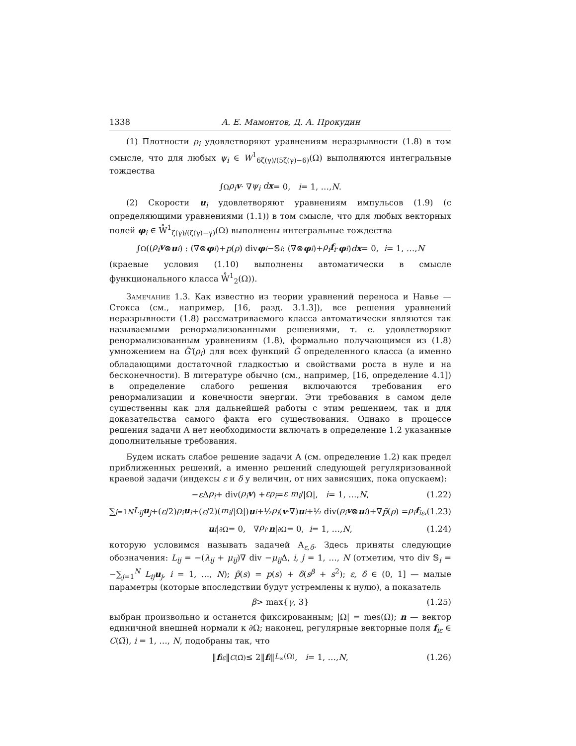1338 А. Е. Мамонтов, Д. А. Прокудин
(1) Плотности ρ<sub>i</sub> удовлетворяют уравнениям неразрывности (1.8) в том смысле, что для любых ψ<sub>i</sub> ∈ W<sup>1</sup><sub>6ζ(γ)/(5ζ(γ)−6)</sub>(Ω) выполняются интегральные тождества
∫<sub>Ω</sub> ρ<sub>i</sub>v · ∇ ψ<sub>i</sub> dx = 0, i = 1, …, N.
(2) Скорости u<sub>i</sub> удовлетворяют уравнениям импульсов (1.9) (с определяющими уравнениями (1.1)) в том смысле, что для любых векторных полей φ<sub>i</sub> ∈ W̊<sup>1</sup><sub>ζ(γ)/(ζ(γ)−γ)</sub>(Ω) выполнены интегральные тождества
∫<sub>Ω</sub>((ρ<sub>i</sub>v ⊗ u<sub>i</sub>) : (∇⊗ φ<sub>i</sub>)+ p (ρ) div φ<sub>i</sub> −𝕊<sub>i</sub> : (∇⊗ φ<sub>i</sub>)+ ρ<sub>i</sub>f<sub>i</sub> · φ<sub>i</sub>) dx = 0, i = 1, …, N
(краевые условия (1.10) выполнены автоматически в смысле функционального класса W̊<sup>1</sup><sub>2</sub>(Ω)).
Замечание 1.3. Как известно из теории уравнений переноса и Навье — Стокса (см., например, [16, разд. 3.1.3]), все решения уравнений неразрывности (1.8) рассматриваемого класса автоматически являются так называемыми ренормализованными решениями, т. е. удовлетворяют ренормализованным уравнениям (1.8), формально получающимся из (1.8) умножением на G̃′(ρ<sub>i</sub>) для всех функций G̃ определенного класса (а именно обладающими достаточной гладкостью и свойствами роста в нуле и на бесконечности). В литературе обычно (см., например, [16, определение 4.1]) в определение слабого решения включаются требования его ренормализации и конечности энергии. Эти требования в самом деле существенны как для дальнейшей работы с этим решением, так и для доказательства самого факта его существования. Однако в процессе решения задачи А нет необходимости включать в определение 1.2 указанные дополнительные требования.
Будем искать слабое решение задачи А (см. определение 1.2) как предел приближенных решений, а именно решений следующей регуляризованной краевой задачи (индексы ε и δ у величин, от них зависящих, пока опускаем):
− ε Δ ρ<sub>i</sub> + div(ρ<sub>i</sub>v) + ερ<sub>i</sub> = ε m<sub>i</sub> /|Ω|, i = 1, …, N, (1.22)
∑<sub>j=1</sub><sup>N</sup> L<sub>ij</sub>u<sub>j</sub> +(ε /2) ρ<sub>i</sub>u<sub>i</sub> +(ε /2)(m<sub>i</sub> /|Ω|) u<sub>i</sub> +½ ρ<sub>i</sub> (v ·∇) u<sub>i</sub> +½ div(ρ<sub>i</sub>v ⊗ u<sub>i</sub>)+∇ p̃ (ρ) = ρ<sub>i</sub>f<sub>iε</sub>, (1.23)
u<sub>i</sub> |<sub>∂Ω</sub> = 0, ∇ ρ<sub>i</sub> · n |<sub>∂Ω</sub> = 0, i = 1, …, N, (1.24)
которую условимся называть задачей А<sub>ε,δ</sub>. Здесь приняты следующие обозначения: L<sub>ij</sub> = −(λ<sub>ij</sub> + μ<sub>ij</sub>)∇ div −μ<sub>ij</sub> Δ, i, j = 1, …, N (отметим, что div 𝕊<sub>i</sub> = −∑<sub>j=1</sub><sup>N</sup> L<sub>ij</sub>u<sub>j</sub>, i = 1, …, N); p̃(s) = p(s) + δ(s<sup>β</sup> + s<sup>2</sup>); ε, δ ∈ (0, 1] — малые параметры (которые впоследствии будут устремлены к нулю), а показатель
β > max{ γ, 3} (1.25)
выбран произвольно и останется фиксированным; |Ω| = mes(Ω); n — вектор единичной внешней нормали к ∂Ω; наконец, регулярные векторные поля f<sub>iε</sub> ∈ C(Ω̄), i = 1, …, N, подобраны так, что
‖ f<sub>iε</sub> ‖<sub>C(Ω̄)</sub> ≤ 2‖ f<sub>i</sub> ‖<sub>L<sub>∞</sub>(Ω)</sub>, i = 1, …, N, (1.26)